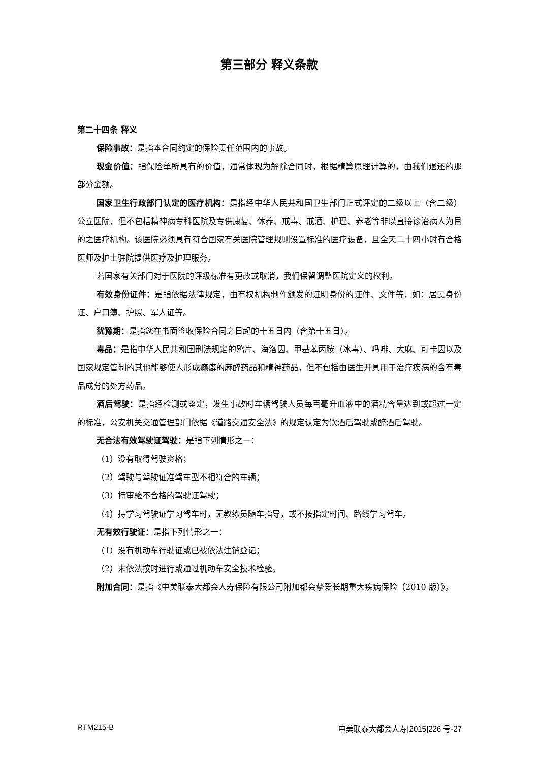第三部分 释义条款
第二十四条 释义
保险事故：是指本合同约定的保险责任范围内的事故。
现金价值：指保险单所具有的价值，通常体现为解除合同时，根据精算原理计算的，由我们退还的那部分金额。
国家卫生行政部门认定的医疗机构：是指经中华人民共和国卫生部门正式评定的二级以上（含二级）公立医院，但不包括精神病专科医院及专供康复、休养、戒毒、戒酒、护理、养老等非以直接诊治病人为目的之医疗机构。该医院必须具有符合国家有关医院管理规则设置标准的医疗设备，且全天二十四小时有合格医师及护士驻院提供医疗及护理服务。
若国家有关部门对于医院的评级标准有更改或取消，我们保留调整医院定义的权利。
有效身份证件：是指依据法律规定，由有权机构制作颁发的证明身份的证件、文件等，如：居民身份证、户口簿、护照、军人证等。
犹豫期：是指您在书面签收保险合同之日起的十五日内（含第十五日）。
毒品：是指中华人民共和国刑法规定的鸦片、海洛因、甲基苯丙胺（冰毒）、吗啡、大麻、可卡因以及国家规定管制的其他能够使人形成瘾癖的麻醉药品和精神药品，但不包括由医生开具用于治疗疾病的含有毒品成分的处方药品。
酒后驾驶：是指经检测或鉴定，发生事故时车辆驾驶人员每百毫升血液中的酒精含量达到或超过一定的标准，公安机关交通管理部门依据《道路交通安全法》的规定认定为饮酒后驾驶或醉酒后驾驶。
无合法有效驾驶证驾驶：是指下列情形之一：
（1）没有取得驾驶资格；
（2）驾驶与驾驶证准驾车型不相符合的车辆；
（3）持审验不合格的驾驶证驾驶；
（4）持学习驾驶证学习驾车时，无教练员随车指导，或不按指定时间、路线学习驾车。
无有效行驶证：是指下列情形之一：
（1）没有机动车行驶证或已被依法注销登记；
（2）未依法按时进行或通过机动车安全技术检验。
附加合同：是指《中美联泰大都会人寿保险有限公司附加都会挚爱长期重大疾病保险（2010 版）》。
RTM215-B 中美联泰大都会人寿[2015]226 号-27